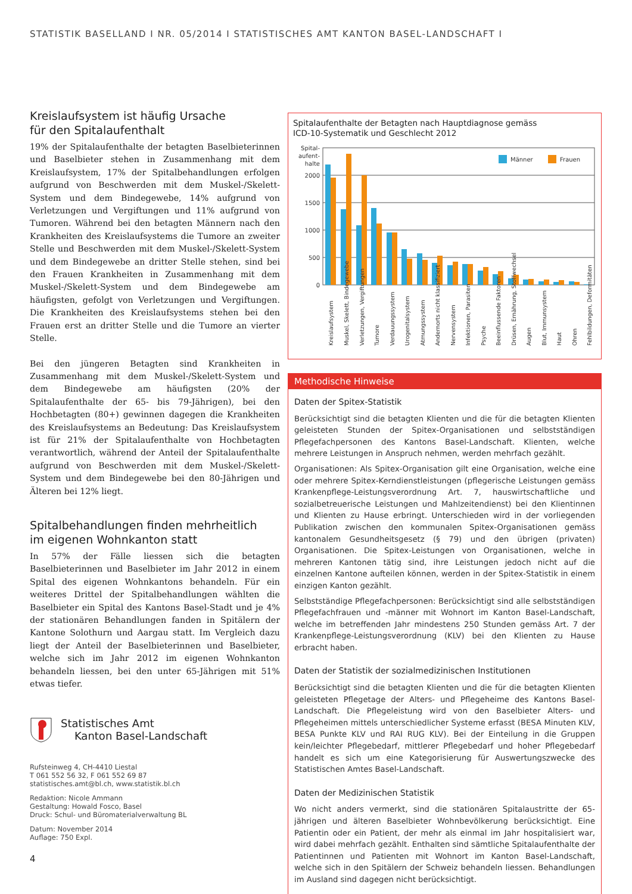STATISTIK BASELLAND I NR. 05/2014 I STATISTISCHES AMT KANTON BASEL-LANDSCHAFT I
Kreislaufsystem ist häufig Ursache
für den Spitalaufenthalt
19% der Spitalaufenthalte der betagten Baselbieterinnen und Baselbieter stehen in Zusammenhang mit dem Kreislaufsystem, 17% der Spitalbehandlungen erfolgen aufgrund von Beschwerden mit dem Muskel-/Skelett-System und dem Bindegewebe, 14% aufgrund von Verletzungen und Vergiftungen und 11% aufgrund von Tumoren. Während bei den betagten Männern nach den Krankheiten des Kreislaufsystems die Tumore an zweiter Stelle und Beschwerden mit dem Muskel-/Skelett-System und dem Bindegewebe an dritter Stelle stehen, sind bei den Frauen Krankheiten in Zusammenhang mit dem Muskel-/Skelett-System und dem Bindegewebe am häufigsten, gefolgt von Verletzungen und Vergiftungen. Die Krankheiten des Kreislaufsystems stehen bei den Frauen erst an dritter Stelle und die Tumore an vierter Stelle.
Bei den jüngeren Betagten sind Krankheiten in Zusammenhang mit dem Muskel-/Skelett-System und dem Bindegewebe am häufigsten (20% der Spitalaufenthalte der 65- bis 79-Jährigen), bei den Hochbetagten (80+) gewinnen dagegen die Krankheiten des Kreislaufsystems an Bedeutung: Das Kreislaufsystem ist für 21% der Spitalaufenthalte von Hochbetagten verantwortlich, während der Anteil der Spitalaufenthalte aufgrund von Beschwerden mit dem Muskel-/Skelett-System und dem Bindegewebe bei den 80-Jährigen und Älteren bei 12% liegt.
Spitalbehandlungen finden mehrheitlich
im eigenen Wohnkanton statt
In 57% der Fälle liessen sich die betagten Baselbieterinnen und Baselbieter im Jahr 2012 in einem Spital des eigenen Wohnkantons behandeln. Für ein weiteres Drittel der Spitalbehandlungen wählten die Baselbieter ein Spital des Kantons Basel-Stadt und je 4% der stationären Behandlungen fanden in Spitälern der Kantone Solothurn und Aargau statt. Im Vergleich dazu liegt der Anteil der Baselbieterinnen und Baselbieter, welche sich im Jahr 2012 im eigenen Wohnkanton behandeln liessen, bei den unter 65-Jährigen mit 51% etwas tiefer.
Spitalaufenthalte der Betagten nach Hauptdiagnose gemäss
ICD-10-Systematik und Geschlecht 2012
Spital-
aufent-
halte
2000
1500
1000
500
0
Männer
Frauen
Kreislaufsystem
Muskel, Skelett, Bindegewebe
Verletzungen, Vergiftungen
Tumore
Verdauungssystem
Urogenitalsystem
Atmungssystem
Andernorts nicht klassifiziert
Nervensystem
Infektionen, Parasiten
Psyche
Beeinflussende Faktoren
Drüsen, Ernährung, Stoffwechsel
Augen
Blut, Immunsystem
Haut
Ohren
Fehlbildungen, Deformitäten
Methodische Hinweise
Daten der Spitex-Statistik
Berücksichtigt sind die betagten Klienten und die für die betagten Klienten geleisteten Stunden der Spitex-Organisationen und selbstständigen Pflegefachpersonen des Kantons Basel-Landschaft. Klienten, welche mehrere Leistungen in Anspruch nehmen, werden mehrfach gezählt.
Organisationen: Als Spitex-Organisation gilt eine Organisation, welche eine oder mehrere Spitex-Kerndienstleistungen (pflegerische Leistungen gemäss Krankenpflege-Leistungsverordnung Art. 7, hauswirtschaftliche und sozialbetreuerische Leistungen und Mahlzeitendienst) bei den Klientinnen und Klienten zu Hause erbringt. Unterschieden wird in der vorliegenden Publikation zwischen den kommunalen Spitex-Organisationen gemäss kantonalem Gesundheitsgesetz (§ 79) und den übrigen (privaten) Organisationen. Die Spitex-Leistungen von Organisationen, welche in mehreren Kantonen tätig sind, ihre Leistungen jedoch nicht auf die einzelnen Kantone aufteilen können, werden in der Spitex-Statistik in einem einzigen Kanton gezählt.
Selbstständige Pflegefachpersonen: Berücksichtigt sind alle selbstständigen Pflegefachfrauen und -männer mit Wohnort im Kanton Basel-Landschaft, welche im betreffenden Jahr mindestens 250 Stunden gemäss Art. 7 der Krankenpflege-Leistungsverordnung (KLV) bei den Klienten zu Hause erbracht haben.
Daten der Statistik der sozialmedizinischen Institutionen
Berücksichtigt sind die betagten Klienten und die für die betagten Klienten geleisteten Pflegetage der Alters- und Pflegeheime des Kantons Basel-Landschaft. Die Pflegeleistung wird von den Baselbieter Alters- und Pflegeheimen mittels unterschiedlicher Systeme erfasst (BESA Minuten KLV, BESA Punkte KLV und RAI RUG KLV). Bei der Einteilung in die Gruppen kein/leichter Pflegebedarf, mittlerer Pflegebedarf und hoher Pflegebedarf handelt es sich um eine Kategorisierung für Auswertungszwecke des Statistischen Amtes Basel-Landschaft.
Daten der Medizinischen Statistik
Wo nicht anders vermerkt, sind die stationären Spitalaustritte der 65-jährigen und älteren Baselbieter Wohnbevölkerung berücksichtigt. Eine Patientin oder ein Patient, der mehr als einmal im Jahr hospitalisiert war, wird dabei mehrfach gezählt. Enthalten sind sämtliche Spitalaufenthalte der Patientinnen und Patienten mit Wohnort im Kanton Basel-Landschaft, welche sich in den Spitälern der Schweiz behandeln liessen. Behandlungen im Ausland sind dagegen nicht berücksichtigt.
Statistisches Amt
Kanton Basel-Landschaft
Rufsteinweg 4, CH-4410 Liestal
T 061 552 56 32, F 061 552 69 87
statistisches.amt@bl.ch, www.statistik.bl.ch
Redaktion: Nicole Ammann
Gestaltung: Howald Fosco, Basel
Druck: Schul- und Büromaterialverwaltung BL
Datum: November 2014
Auflage: 750 Expl.
4